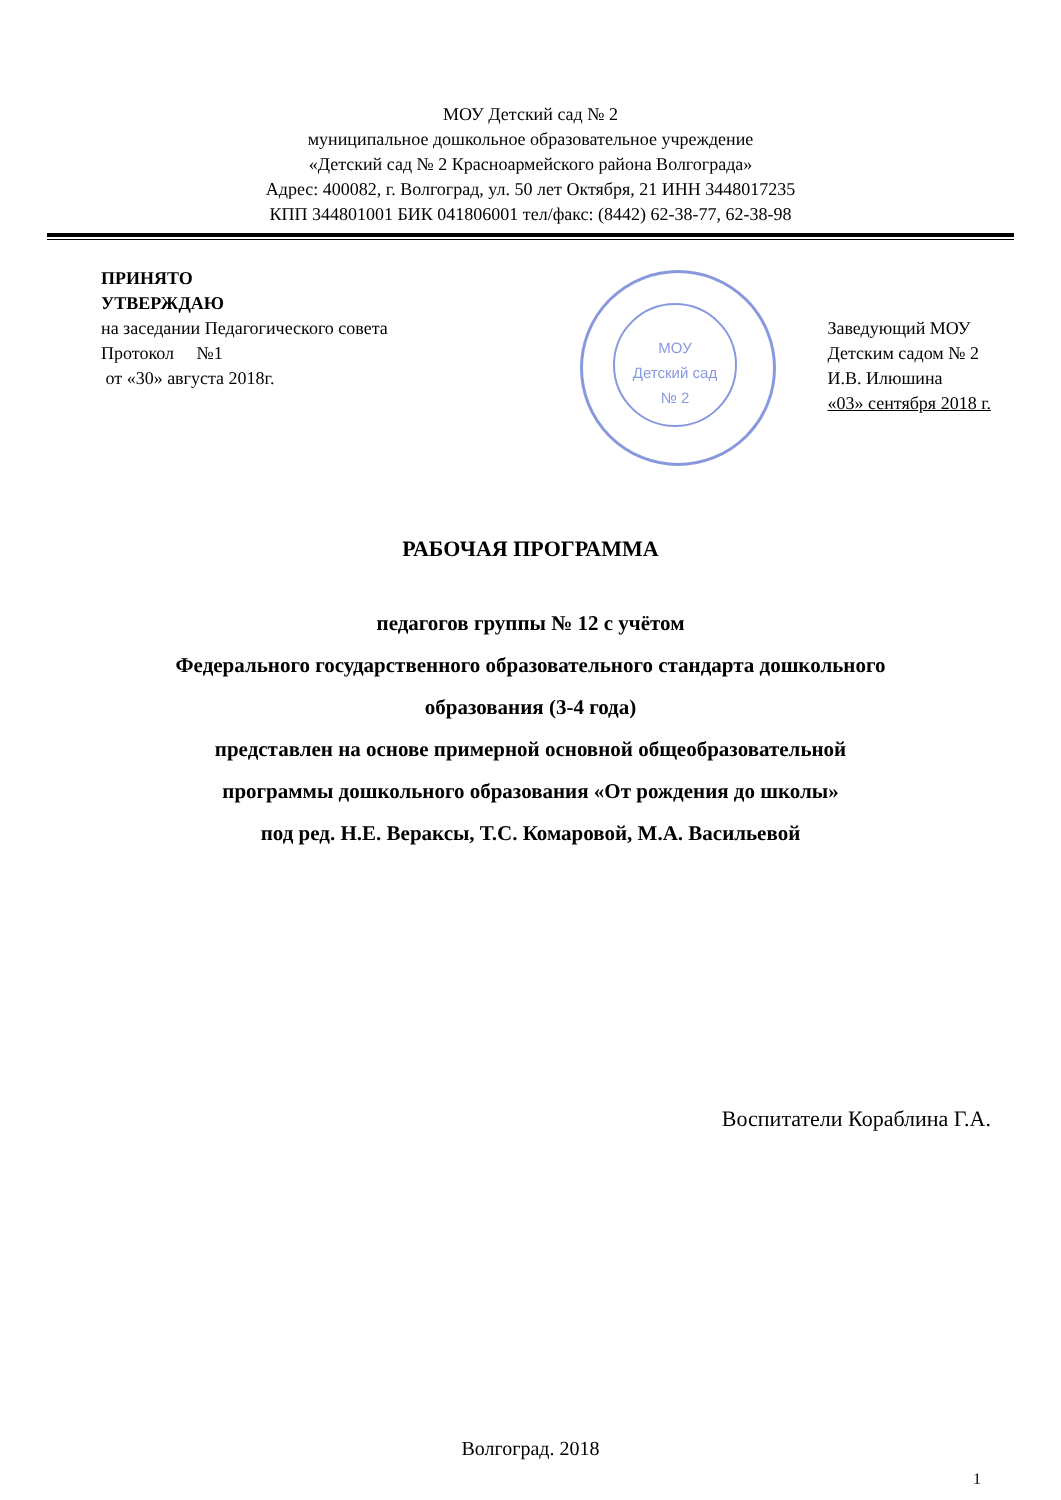МОУ Детский сад № 2
муниципальное дошкольное образовательное учреждение
«Детский сад № 2 Красноармейского района Волгограда»
Адрес: 400082, г. Волгоград, ул. 50 лет Октября, 21 ИНН 3448017235
КПП 344801001 БИК 041806001 тел/факс: (8442) 62-38-77, 62-38-98
МОУ
Детский сад
№ 2
ПРИНЯТО
УТВЕРЖДАЮ
на заседании Педагогического совета
Протокол №1
от «30» августа 2018г.
Заведующий МОУ
Детским садом № 2
И.В. Илюшина
«03» сентября 2018 г.
РАБОЧАЯ ПРОГРАММА
педагогов группы № 12 с учётом
Федерального государственного образовательного стандарта дошкольного
образования (3-4 года)
представлен на основе примерной основной общеобразовательной
программы дошкольного образования «От рождения до школы»
под ред. Н.Е. Вераксы, Т.С. Комаровой, М.А. Васильевой
Воспитатели Кораблина Г.А.
Волгоград. 2018
1